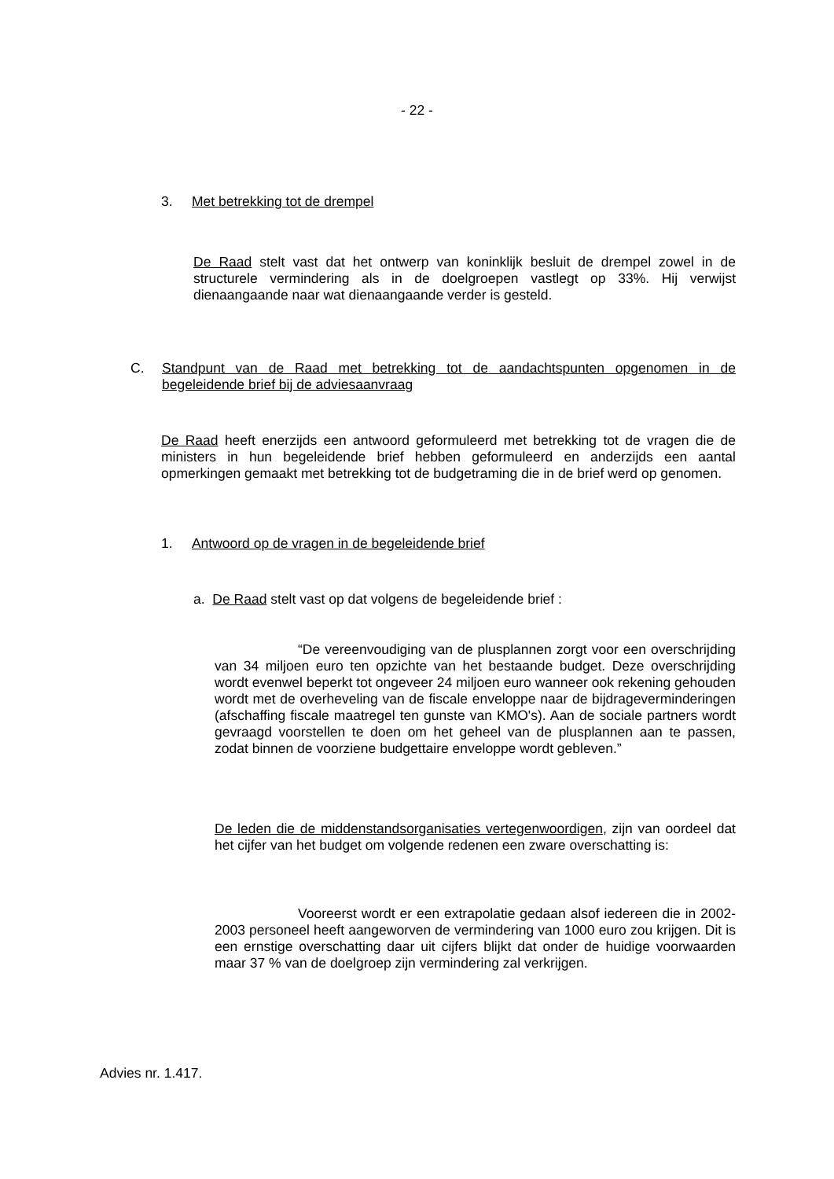- 22 -
3. Met betrekking tot de drempel
De Raad stelt vast dat het ontwerp van koninklijk besluit de drempel zowel in de structurele vermindering als in de doelgroepen vastlegt op 33%. Hij verwijst dienaangaande naar wat dienaangaande verder is gesteld.
C. Standpunt van de Raad met betrekking tot de aandachtspunten opgenomen in de begeleidende brief bij de adviesaanvraag
De Raad heeft enerzijds een antwoord geformuleerd met betrekking tot de vragen die de ministers in hun begeleidende brief hebben geformuleerd en anderzijds een aantal opmerkingen gemaakt met betrekking tot de budgetraming die in de brief werd op genomen.
1. Antwoord op de vragen in de begeleidende brief
a. De Raad stelt vast op dat volgens de begeleidende brief :
“De vereenvoudiging van de plusplannen zorgt voor een over­schrijding van 34 miljoen euro ten opzichte van het bestaande budget. Deze overschrijding wordt evenwel beperkt tot ongeveer 24 miljoen euro wanneer ook rekening gehouden wordt met de overheveling van de fiscale envelop­pe naar de bijdrageverminderingen (afschaffing fiscale maatregel ten gun­ste van KMO's). Aan de sociale partners wordt gevraagd voorstellen te doen om het geheel van de plusplannen aan te passen, zodat binnen de voorziene budgettaire enveloppe wordt gebleven.”
De leden die de middenstandsorganisaties vertegenwoordigen, zijn van oordeel dat het cijfer van het budget om volgende redenen een zware over­schatting is:
Vooreerst wordt er een extrapolatie gedaan alsof iedereen die in 2002-2003 personeel heeft aangeworven de vermindering van 1000 euro zou krijgen. Dit is een ernstige overschatting daar uit cijfers blijkt dat onder de huidige voorwaarden maar 37 % van de doelgroep zijn vermindering zal verkrijgen.
Advies nr. 1.417.